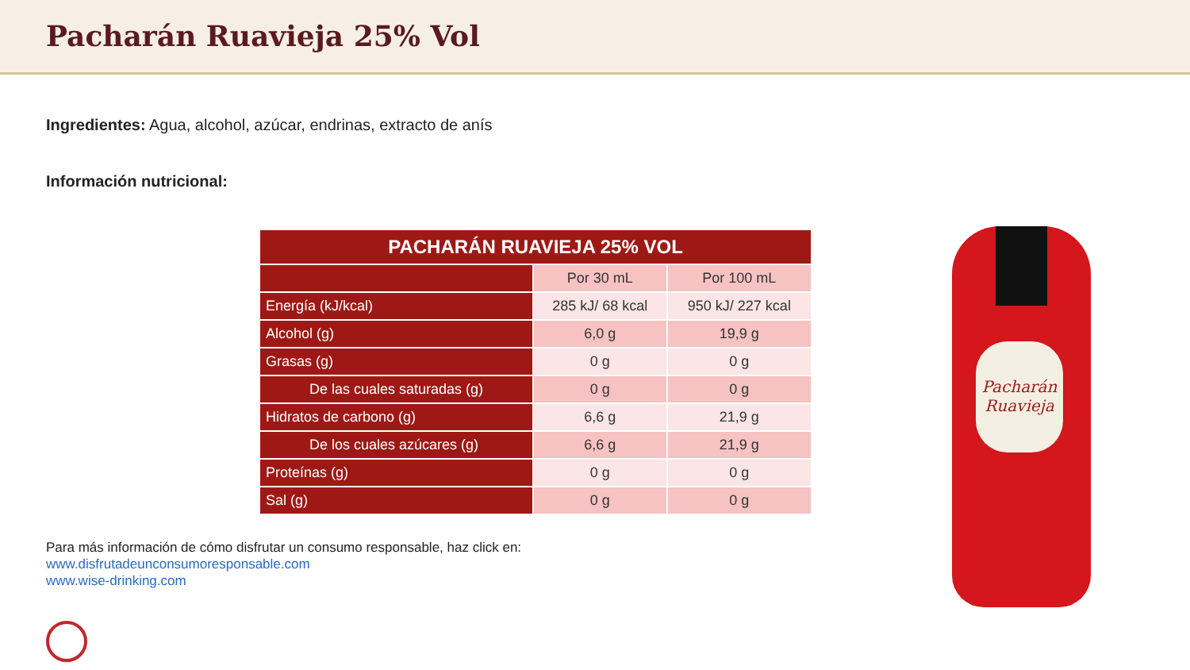Pacharán Ruavieja 25% Vol
Ingredientes: Agua, alcohol, azúcar, endrinas, extracto de anís
Información nutricional:
| PACHARÁN RUAVIEJA 25% VOL | | |
| --- | --- | --- |
| | Por 30 mL | Por 100 mL |
| Energía (kJ/kcal) | 285 kJ/ 68 kcal | 950 kJ/ 227 kcal |
| Alcohol (g) | 6,0 g | 19,9 g |
| Grasas (g) | 0 g | 0 g |
| De las cuales saturadas (g) | 0 g | 0 g |
| Hidratos de carbono (g) | 6,6 g | 21,9 g |
| De los cuales azúcares (g) | 6,6 g | 21,9 g |
| Proteínas (g) | 0 g | 0 g |
| Sal (g) | 0 g | 0 g |
Para más información de cómo disfrutar un consumo responsable, haz click en:
www.disfrutadeunconsumoresponsable.com
www.wise-drinking.com
Pacharán Ruavieja